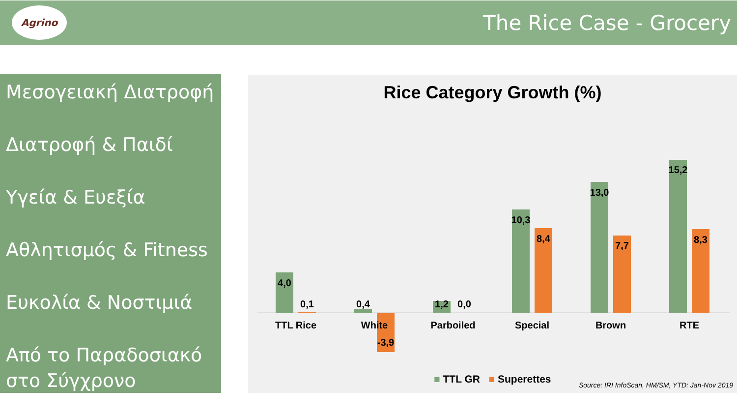Agrino
The Rice Case - Grocery
Μεσογειακή Διατροφή
Διατροφή & Παιδί
Υγεία & Ευεξία
Αθλητισμός & Fitness
Ευκολία & Νοστιμιά
Από το Παραδοσιακό στο Σύγχρονο
Rice Category Growth (%)
4,0
0,1
0,4
-3,9
1,2
0,0
10,3
8,4
13,0
7,7
15,2
8,3
TTL Rice
White
Parboiled
Special
Brown
RTE
■ TTL GR ■ Superettes
Source: IRI InfoScan, HM/SM, YTD: Jan-Nov 2019